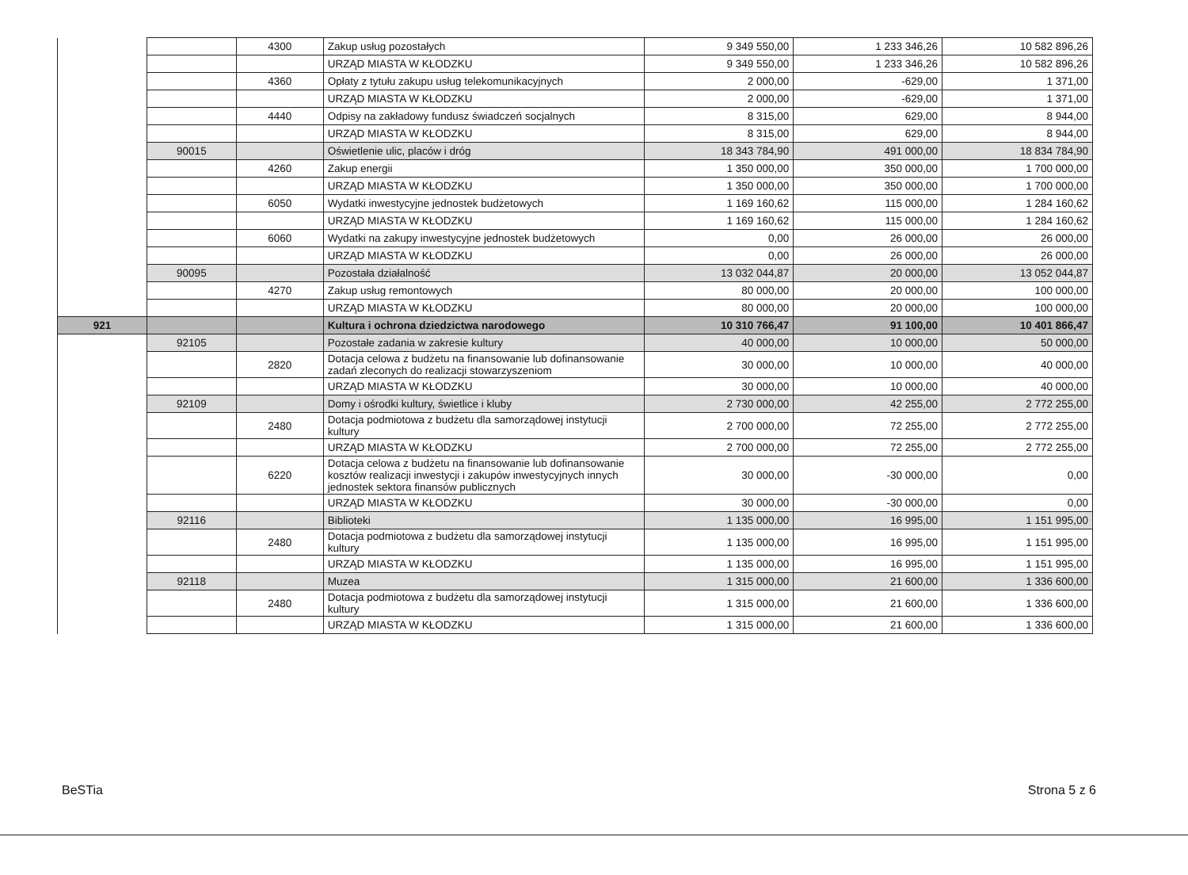| | | 4300 | Zakup usług pozostałych | 9 349 550,00 | 1 233 346,26 | 10 582 896,26 |
| | | | URZĄD MIASTA W KŁODZKU | 9 349 550,00 | 1 233 346,26 | 10 582 896,26 |
| | | 4360 | Opłaty z tytułu zakupu usług telekomunikacyjnych | 2 000,00 | -629,00 | 1 371,00 |
| | | | URZĄD MIASTA W KŁODZKU | 2 000,00 | -629,00 | 1 371,00 |
| | | 4440 | Odpisy na zakładowy fundusz świadczeń socjalnych | 8 315,00 | 629,00 | 8 944,00 |
| | | | URZĄD MIASTA W KŁODZKU | 8 315,00 | 629,00 | 8 944,00 |
| | 90015 | | Oświetlenie ulic, placów i dróg | 18 343 784,90 | 491 000,00 | 18 834 784,90 |
| | | 4260 | Zakup energii | 1 350 000,00 | 350 000,00 | 1 700 000,00 |
| | | | URZĄD MIASTA W KŁODZKU | 1 350 000,00 | 350 000,00 | 1 700 000,00 |
| | | 6050 | Wydatki inwestycyjne jednostek budżetowych | 1 169 160,62 | 115 000,00 | 1 284 160,62 |
| | | | URZĄD MIASTA W KŁODZKU | 1 169 160,62 | 115 000,00 | 1 284 160,62 |
| | | 6060 | Wydatki na zakupy inwestycyjne jednostek budżetowych | 0,00 | 26 000,00 | 26 000,00 |
| | | | URZĄD MIASTA W KŁODZKU | 0,00 | 26 000,00 | 26 000,00 |
| | 90095 | | Pozostała działalność | 13 032 044,87 | 20 000,00 | 13 052 044,87 |
| | | 4270 | Zakup usług remontowych | 80 000,00 | 20 000,00 | 100 000,00 |
| | | | URZĄD MIASTA W KŁODZKU | 80 000,00 | 20 000,00 | 100 000,00 |
| 921 | | | Kultura i ochrona dziedzictwa narodowego | 10 310 766,47 | 91 100,00 | 10 401 866,47 |
| | 92105 | | Pozostałe zadania w zakresie kultury | 40 000,00 | 10 000,00 | 50 000,00 |
| | | 2820 | Dotacja celowa z budżetu na finansowanie lub dofinansowanie zadań zleconych do realizacji stowarzyszeniom | 30 000,00 | 10 000,00 | 40 000,00 |
| | | | URZĄD MIASTA W KŁODZKU | 30 000,00 | 10 000,00 | 40 000,00 |
| | 92109 | | Domy i ośrodki kultury, świetlice i kluby | 2 730 000,00 | 42 255,00 | 2 772 255,00 |
| | | 2480 | Dotacja podmiotowa z budżetu dla samorządowej instytucji kultury | 2 700 000,00 | 72 255,00 | 2 772 255,00 |
| | | | URZĄD MIASTA W KŁODZKU | 2 700 000,00 | 72 255,00 | 2 772 255,00 |
| | | 6220 | Dotacja celowa z budżetu na finansowanie lub dofinansowanie kosztów realizacji inwestycji i zakupów inwestycyjnych innych jednostek sektora finansów publicznych | 30 000,00 | -30 000,00 | 0,00 |
| | | | URZĄD MIASTA W KŁODZKU | 30 000,00 | -30 000,00 | 0,00 |
| | 92116 | | Biblioteki | 1 135 000,00 | 16 995,00 | 1 151 995,00 |
| | | 2480 | Dotacja podmiotowa z budżetu dla samorządowej instytucji kultury | 1 135 000,00 | 16 995,00 | 1 151 995,00 |
| | | | URZĄD MIASTA W KŁODZKU | 1 135 000,00 | 16 995,00 | 1 151 995,00 |
| | 92118 | | Muzea | 1 315 000,00 | 21 600,00 | 1 336 600,00 |
| | | 2480 | Dotacja podmiotowa z budżetu dla samorządowej instytucji kultury | 1 315 000,00 | 21 600,00 | 1 336 600,00 |
| | | | URZĄD MIASTA W KŁODZKU | 1 315 000,00 | 21 600,00 | 1 336 600,00 |
BeSTia Strona 5 z 6